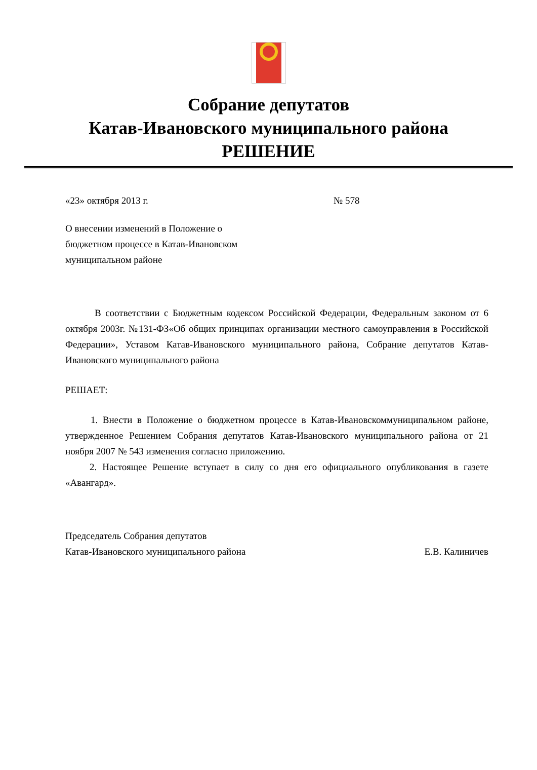Собрание депутатов
Катав-Ивановского муниципального района
РЕШЕНИЕ
«23» октября 2013 г. № 578
О внесении изменений в Положение о
бюджетном процессе в Катав-Ивановском
муниципальном районе
В соответствии с Бюджетным кодексом Российской Федерации, Федеральным законом от 6 октября 2003г. №131-ФЗ«Об общих принципах организации местного самоуправления в Российской Федерации», Уставом Катав-Ивановского муниципального района, Собрание депутатов Катав-Ивановского муниципального района
РЕШАЕТ:
1. Внести в Положение о бюджетном процессе в Катав-Ивановскоммуниципальном районе, утвержденное Решением Собрания депутатов Катав-Ивановского муниципального района от 21 ноября 2007 № 543 изменения согласно приложению.
2. Настоящее Решение вступает в силу со дня его официального опубликования в газете «Авангард».
Председатель Собрания депутатов
Катав-Ивановского муниципального района Е.В. Калиничев